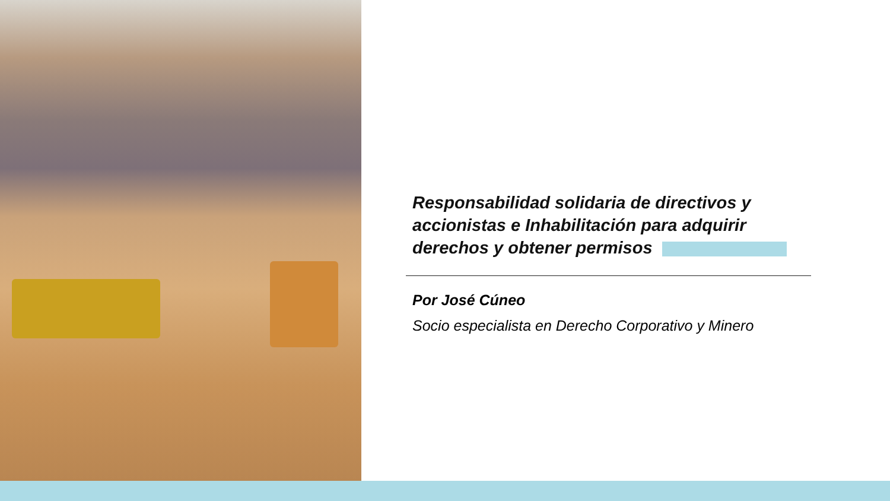Responsabilidad solidaria de directivos y accionistas e Inhabilitación para adquirir derechos y obtener permisos
Por José Cúneo
Socio especialista en Derecho Corporativo y Minero